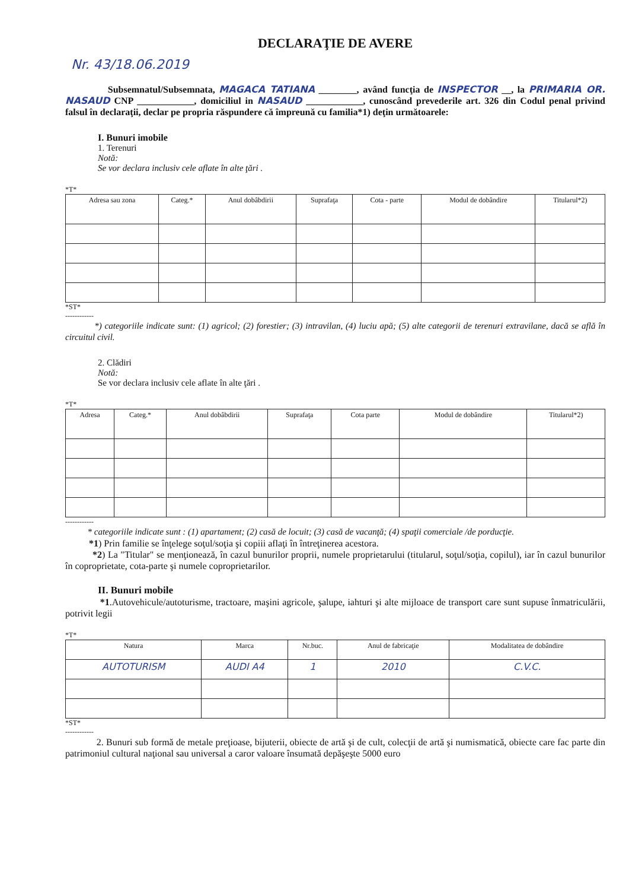DECLARAŢIE DE AVERE
Nr. 43/18.06.2019
Subsemnatul/Subsemnata, MAGACA TATIANA ________, având funcţia de INSPECTOR __, la PRIMARIA OR. NASAUD CNP ____________, domiciliul in NASAUD ____________, cunoscând prevederile art. 326 din Codul penal privind falsul în declaraţii, declar pe propria răspundere că împreună cu familia*1) deţin următoarele:
I. Bunuri imobile
1. Terenuri
Notă:
Se vor declara inclusiv cele aflate în alte ţări .
*T*
| Adresa sau zona | Categ.* | Anul dobâbdirii | Suprafaţa | Cota - parte | Modul de dobândire | Titularul*2) |
| --- | --- | --- | --- | --- | --- | --- |
*ST*
------------
*) categoriile indicate sunt: (1) agricol; (2) forestier; (3) intravilan, (4) luciu apă; (5) alte categorii de terenuri extravilane, dacă se află în circuitul civil.
2. Clădiri
Notă:
Se vor declara inclusiv cele aflate în alte ţări .
*T*
| Adresa | Categ.* | Anul dobâbdirii | Suprafaţa | Cota parte | Modul de dobândire | Titularul*2) |
| --- | --- | --- | --- | --- | --- | --- |
------------
* categoriile indicate sunt : (1) apartament; (2) casă de locuit; (3) casă de vacanţă; (4) spaţii comerciale /de porducţie.
*1) Prin familie se înţelege soţul/soţia şi copiii aflaţi în întreţinerea acestora.
*2) La "Titular" se menţionează, în cazul bunurilor proprii, numele proprietarului (titularul, soţul/soţia, copilul), iar în cazul bunurilor în coproprietate, cota-parte şi numele coproprietarilor.
II. Bunuri mobile
*1.Autovehicule/autoturisme, tractoare, maşini agricole, şalupe, iahturi şi alte mijloace de transport care sunt supuse înmatriculării, potrivit legii
*T*
| Natura | Marca | Nr.buc. | Anul de fabricaţie | Modalitatea de dobândire |
| --- | --- | --- | --- | --- |
| AUTOTURISM | AUDI A4 | 1 | 2010 | C.V.C. |
*ST*
------------
2. Bunuri sub formă de metale preţioase, bijuterii, obiecte de artă şi de cult, colecţii de artă şi numismatică, obiecte care fac parte din patrimoniul cultural naţional sau universal a caror valoare însumată depăşeşte 5000 euro